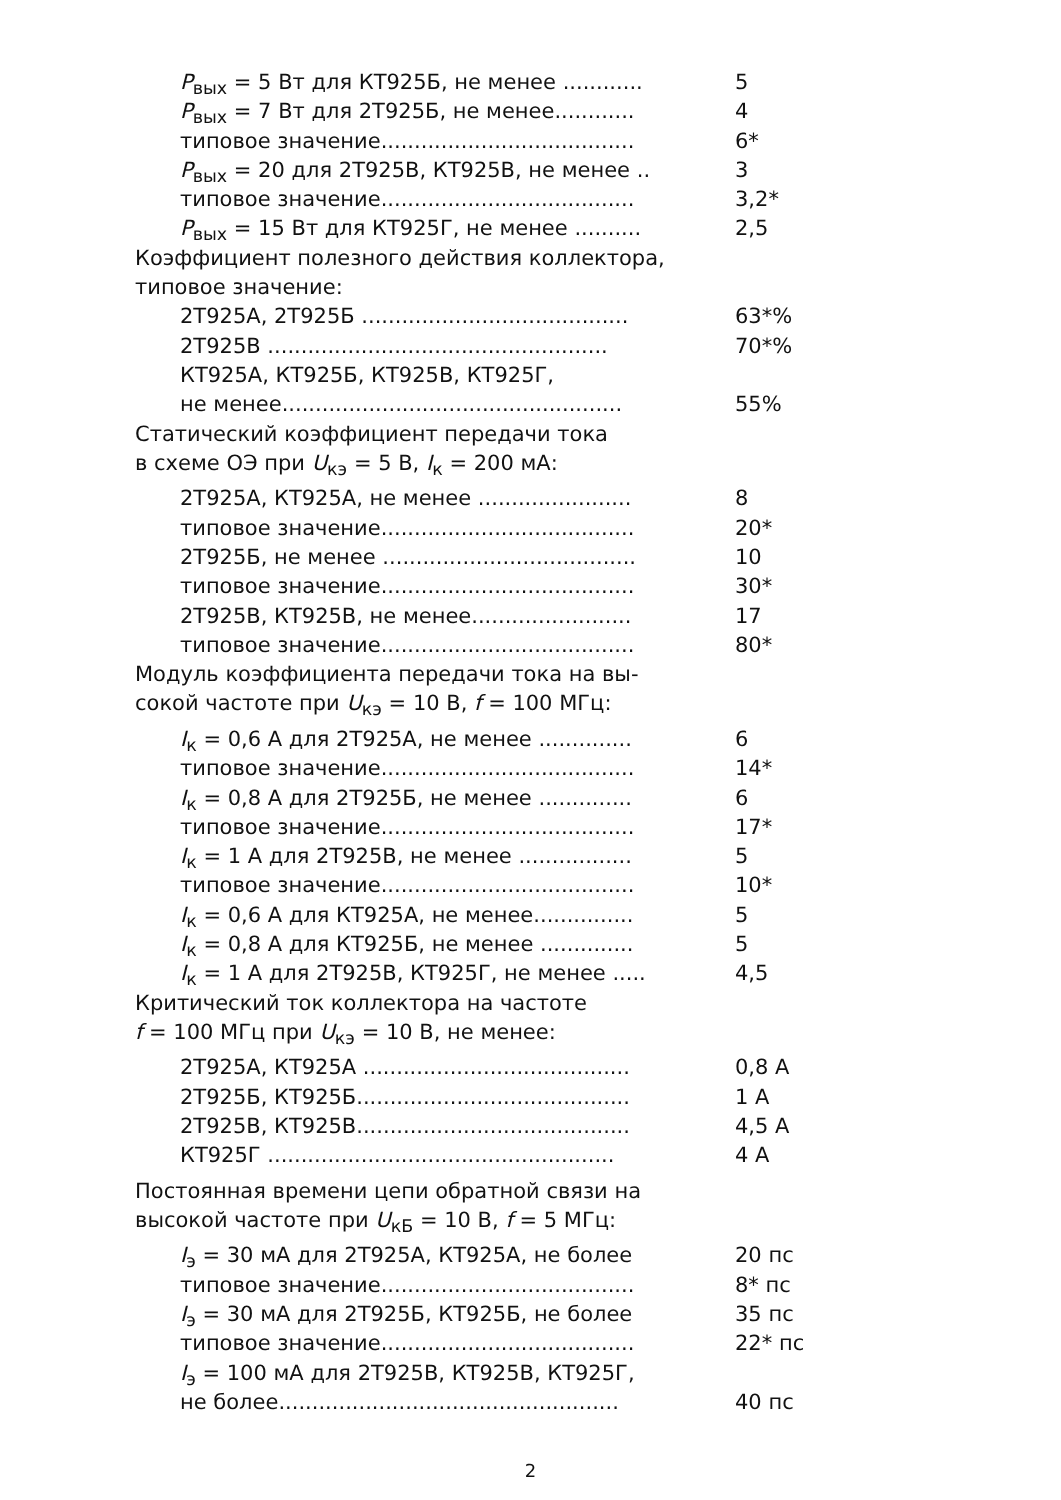P<sub>вых</sub> = 5 Вт для КТ925Б, не менее ............ 5
P<sub>вых</sub> = 7 Вт для 2Т925Б, не менее............ 4
типовое значение...................................... 6*
P<sub>вых</sub> = 20 для 2Т925В, КТ925В, не менее .. 3
типовое значение...................................... 3,2*
P<sub>вых</sub> = 15 Вт для КТ925Г, не менее .......... 2,5
Коэффициент полезного действия коллектора,
типовое значение:
2Т925А, 2Т925Б ........................................ 63*%
2Т925В ................................................... 70*%
КТ925А, КТ925Б, КТ925В, КТ925Г,
не менее................................................... 55%
Статический коэффициент передачи тока
в схеме ОЭ при U<sub>кэ</sub> = 5 В, I<sub>к</sub> = 200 мА:
2Т925А, КТ925А, не менее ....................... 8
типовое значение...................................... 20*
2Т925Б, не менее ...................................... 10
типовое значение...................................... 30*
2Т925В, КТ925В, не менее........................ 17
типовое значение...................................... 80*
Модуль коэффициента передачи тока на вы-
сокой частоте при U<sub>кэ</sub> = 10 В, f = 100 МГц:
I<sub>к</sub> = 0,6 А для 2Т925А, не менее .............. 6
типовое значение...................................... 14*
I<sub>к</sub> = 0,8 А для 2Т925Б, не менее .............. 6
типовое значение...................................... 17*
I<sub>к</sub> = 1 А для 2Т925В, не менее ................. 5
типовое значение...................................... 10*
I<sub>к</sub> = 0,6 А для КТ925А, не менее............... 5
I<sub>к</sub> = 0,8 А для КТ925Б, не менее .............. 5
I<sub>к</sub> = 1 А для 2Т925В, КТ925Г, не менее ..... 4,5
Критический ток коллектора на частоте
f = 100 МГц при U<sub>кэ</sub> = 10 В, не менее:
2Т925А, КТ925А ........................................ 0,8 А
2Т925Б, КТ925Б......................................... 1 А
2Т925В, КТ925В......................................... 4,5 А
КТ925Г .................................................... 4 А
Постоянная времени цепи обратной связи на
высокой частоте при U<sub>кБ</sub> = 10 В, f = 5 МГц:
I<sub>э</sub> = 30 мА для 2Т925А, КТ925А, не более 20 пс
типовое значение...................................... 8* пс
I<sub>э</sub> = 30 мА для 2Т925Б, КТ925Б, не более 35 пс
типовое значение...................................... 22* пс
I<sub>э</sub> = 100 мА для 2Т925В, КТ925В, КТ925Г,
не более................................................... 40 пс
2